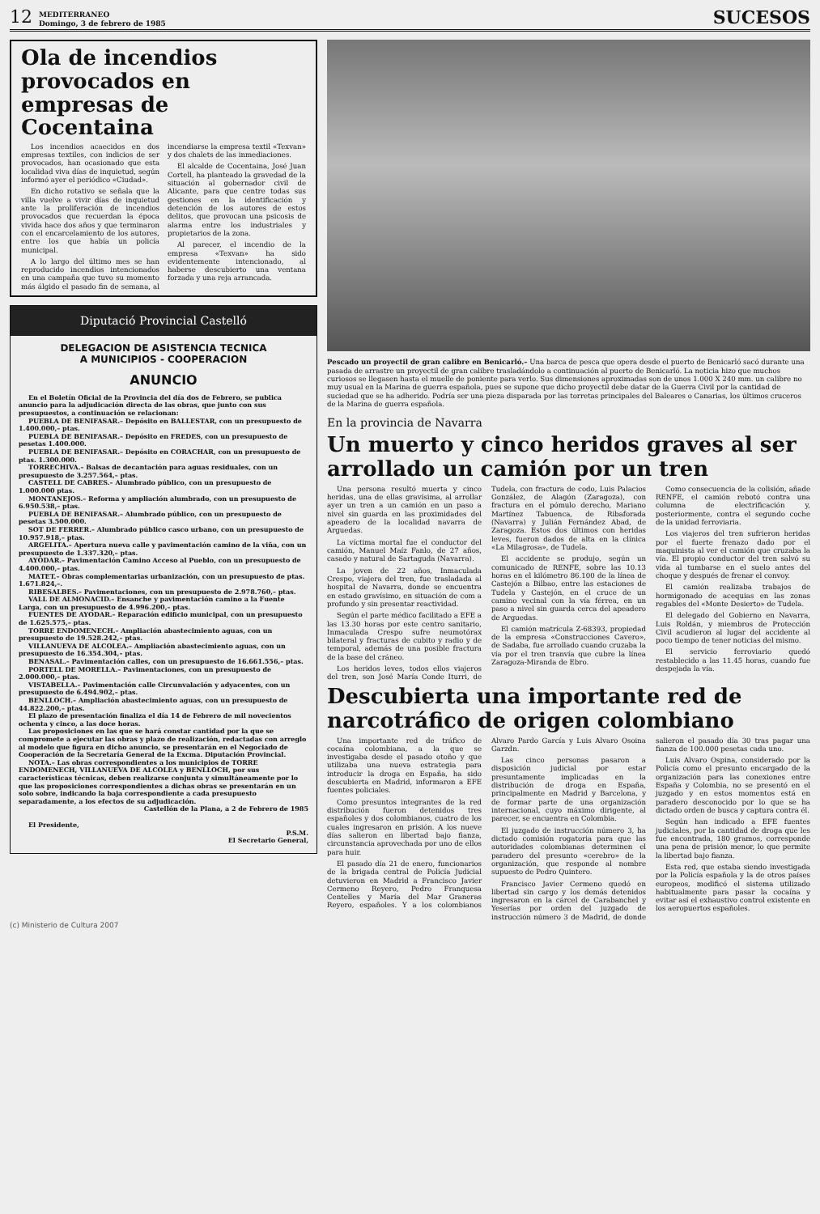12 MEDITERRANEO
Domingo, 3 de febrero de 1985 SUCESOS
Ola de incendios provocados en empresas de Cocentaina
Los incendios acaecidos en dos empresas textiles, con indicios de ser provocados, han ocasionado que esta localidad viva días de inquietud, según informó ayer el periódico «Ciudad».
En dicho rotativo se señala que la villa vuelve a vivir días de inquietud ante la proliferación de incendios provocados que recuerdan la época vivida hace dos años y que terminaron con el encarcelamiento de los autores, entre los que había un policía municipal.
A lo largo del último mes se han reproducido incendios intencionados en una campaña que tuvo su momento más álgido el pasado fin de semana, al incendiarse la empresa textil «Texvan» y dos chalets de las inmediaciones.
El alcalde de Cocentaina, José Juan Cortell, ha planteado la gravedad de la situación al gobernador civil de Alicante, para que centre todas sus gestiones en la identificación y detención de los autores de estos delitos, que provocan una psicosis de alarma entre los industriales y propietarios de la zona.
Al parecer, el incendio de la empresa «Texvan» ha sido evidentemente intencionado, al haberse descubierto una ventana forzada y una reja arrancada.
Diputació Provincial Castelló
DELEGACION DE ASISTENCIA TECNICA
A MUNICIPIOS - COOPERACION
ANUNCIO
En el Boletín Oficial de la Provincia del día dos de Febrero, se publica anuncio para la adjudicación directa de las obras, que junto con sus presupuestos, a continuación se relacionan:
PUEBLA DE BENIFASAR.– Depósito en BALLESTAR, con un presupuesto de 1.400.000,– ptas.
PUEBLA DE BENIFASAR.– Depósito en FREDES, con un presupuesto de pesetas 1.400.000.
PUEBLA DE BENIFASAR.– Depósito en CORACHAR, con un presupuesto de ptas. 1.300.000.
TORRECHIVA.– Balsas de decantación para aguas residuales, con un presupuesto de 3.257.564,– ptas.
CASTELL DE CABRES.– Alumbrado público, con un presupuesto de 1.000.000 ptas.
MONTANEJOS.– Reforma y ampliación alumbrado, con un presupuesto de 6.950.538,– ptas.
PUEBLA DE BENIFASAR.– Alumbrado público, con un presupuesto de pesetas 3.500.000.
SOT DE FERRER.– Alumbrado público casco urbano, con un presupuesto de 10.957.918,– ptas.
ARGELITA.– Apertura nueva calle y pavimentación camino de la viña, con un presupuesto de 1.337.320,– ptas.
AYODAR.– Pavimentación Camino Acceso al Pueblo, con un presupuesto de 4.400.000,– ptas.
MATET.– Obras complementarias urbanización, con un presupuesto de ptas. 1.671.824,–.
RIBESALBES.– Pavimentaciones, con un presupuesto de 2.978.760,– ptas.
VALL DE ALMONACID.– Ensanche y pavimentación camino a la Fuente Larga, con un presupuesto de 4.996.200,– ptas.
FUENTES DE AYODAR.– Reparación edificio municipal, con un presupuesto de 1.625.575,– ptas.
TORRE ENDOMENECH.– Ampliación abastecimiento aguas, con un presupuesto de 19.528.242,– ptas.
VILLANUEVA DE ALCOLEA.– Ampliación abastecimiento aguas, con un presupuesto de 16.354.304,– ptas.
BENASAL.– Pavimentación calles, con un presupuesto de 16.661.556,– ptas.
PORTELL DE MORELLA.– Pavimentaciones, con un presupuesto de 2.000.000,– ptas.
VISTABELLA.– Pavimentación calle Circunvalación y adyacentes, con un presupuesto de 6.494.902,– ptas.
BENLLOCH.– Ampliación abastecimiento aguas, con un presupuesto de 44.822.200,– ptas.
El plazo de presentación finaliza el día 14 de Febrero de mil novecientos ochenta y cinco, a las doce horas.
Las proposiciones en las que se hará constar cantidad por la que se compromete a ejecutar las obras y plazo de realización, redactadas con arreglo al modelo que figura en dicho anuncio, se presentarán en el Negociado de Cooperación de la Secretaría General de la Excma. Diputación Provincial.
NOTA.– Las obras correspondientes a los municipios de TORRE ENDOMENECH, VILLANUEVA DE ALCOLEA y BENLLOCH, por sus características técnicas, deben realizarse conjunta y simultáneamente por lo que las proposiciones correspondientes a dichas obras se presentarán en un solo sobre, indicando la baja correspondiente a cada presupuesto separadamente, a los efectos de su adjudicación.
Castellón de la Plana, a 2 de Febrero de 1985
El Presidente,
P.S.M.
El Secretario General,
Pescado un proyectil de gran calibre en Benicarló.– Una barca de pesca que opera desde el puerto de Benicarló sacó durante una pasada de arrastre un proyectil de gran calibre trasladándolo a continuación al puerto de Benicarló. La noticia hizo que muchos curiosos se llegasen hasta el muelle de poniente para verlo. Sus dimensiones aproximadas son de unos 1.000 X 240 mm. un calibre no muy usual en la Marina de guerra española, pues se supone que dicho proyectil debe datar de la Guerra Civil por la cantidad de suciedad que se ha adherido. Podría ser una pieza disparada por las torretas principales del Baleares o Canarias, los últimos cruceros de la Marina de guerra española.
En la provincia de Navarra
Un muerto y cinco heridos graves al ser arrollado un camión por un tren
Una persona resultó muerta y cinco heridas, una de ellas gravísima, al arrollar ayer un tren a un camión en un paso a nivel sin guarda en las proximidades del apeadero de la localidad navarra de Arguedas.
La víctima mortal fue el conductor del camión, Manuel Maíz Fanlo, de 27 años, casado y natural de Sartaguda (Navarra).
La joven de 22 años, Inmaculada Crespo, viajera del tren, fue trasladada al hospital de Navarra, donde se encuentra en estado gravísimo, en situación de com a profundo y sin presentar reactividad.
Según el parte médico facilitado a EFE a las 13.30 horas por este centro sanitario, Inmaculada Crespo sufre neumotórax bilateral y fracturas de cubito y radio y de temporal, además de una posible fractura de la base del cráneo.
Los heridos leves, todos ellos viajeros del tren, son José María Conde Iturri, de Tudela, con fractura de codo, Luis Palacios González, de Alagón (Zaragoza), con fractura en el pómulo derecho, Mariano Martínez Tabuenca, de Ribaforada (Navarra) y Julián Fernández Abad, de Zaragoza. Estos dos últimos con heridas leves, fueron dados de alta en la clínica «La Milagrosa», de Tudela.
El accidente se produjo, según un comunicado de RENFE, sobre las 10.13 horas en el kilómetro 86.100 de la línea de Castejón a Bilbao, entre las estaciones de Tudela y Castejón, en el cruce de un camino vecinal con la vía férrea, en un paso a nivel sin guarda cerca del apeadero de Arguedas.
El camión matrícula Z-68393, propiedad de la empresa «Construcciones Cavero», de Sadaba, fue arrollado cuando cruzaba la vía por el tren tranvía que cubre la línea Zaragoza-Miranda de Ebro.
Como consecuencia de la colisión, añade RENFE, el camión rebotó contra una columna de electrificación y, posteriormente, contra el segundo coche de la unidad ferroviaria.
Los viajeros del tren sufrieron heridas por el fuerte frenazo dado por el maquinista al ver el camión que cruzaba la vía. El propio conductor del tren salvó su vida al tumbarse en el suelo antes del choque y después de frenar el convoy.
El camión realizaba trabajos de hormigonado de acequias en las zonas regables del «Monte Desierto» de Tudela.
El delegado del Gobierno en Navarra, Luis Roldán, y miembros de Protección Civil acudieron al lugar del accidente al poco tiempo de tener noticias del mismo.
El servicio ferroviario quedó restablecido a las 11.45 horas, cuando fue despejada la vía.
Descubierta una importante red de narcotráfico de origen colombiano
Una importante red de tráfico de cocaína colombiana, a la que se investigaba desde el pasado otoño y que utilizaba una nueva estrategia para introducir la droga en España, ha sido descubierta en Madrid, informaron a EFE fuentes policiales.
Como presuntos integrantes de la red distribución fueron detenidos tres españoles y dos colombianos, cuatro de los cuales ingresaron en prisión. A los nueve días salieron en libertad bajo fianza, circunstancia aprovechada por uno de ellos para huir.
El pasado día 21 de enero, funcionarios de la brigada central de Policía Judicial detuvieron en Madrid a Francisco Javier Cermeno Reyero, Pedro Franquesa Centelles y María del Mar Graneras Reyero, españoles. Y a los colombianos Alvaro Pardo García y Luis Alvaro Osoina Garzdn.
Las cinco personas pasaron a disposición judicial por estar presuntamente implicadas en la distribución de droga en España, principalmente en Madrid y Barcelona, y de formar parte de una organización internacional, cuyo máximo dirigente, al parecer, se encuentra en Colombia.
El juzgado de instrucción número 3, ha dictado comisión rogatoria para que las autoridades colombianas determinen el paradero del presunto «cerebro» de la organización, que responde al nombre supuesto de Pedro Quintero.
Francisco Javier Cermeno quedó en libertad sin cargo y los demás detenidos ingresaron en la cárcel de Carabanchel y Yeserías por orden del juzgado de instrucción número 3 de Madrid, de donde salieron el pasado día 30 tras pagar una fianza de 100.000 pesetas cada uno.
Luis Alvaro Ospina, considerado por la Policía como el presunto encargado de la organización para las conexiones entre España y Colombia, no se presentó en el juzgado y en estos momentos está en paradero desconocido por lo que se ha dictado orden de busca y captura contra él.
Según han indicado a EFE fuentes judiciales, por la cantidad de droga que les fue encontrada, 180 gramos, corresponde una pena de prisión menor, lo que permite la libertad bajo fianza.
Esta red, que estaba siendo investigada por la Policía española y la de otros países europeos, modificó el sistema utilizado habitualmente para pasar la cocaína y evitar así el exhaustivo control existente en los aeropuertos españoles.
(c) Ministerio de Cultura 2007